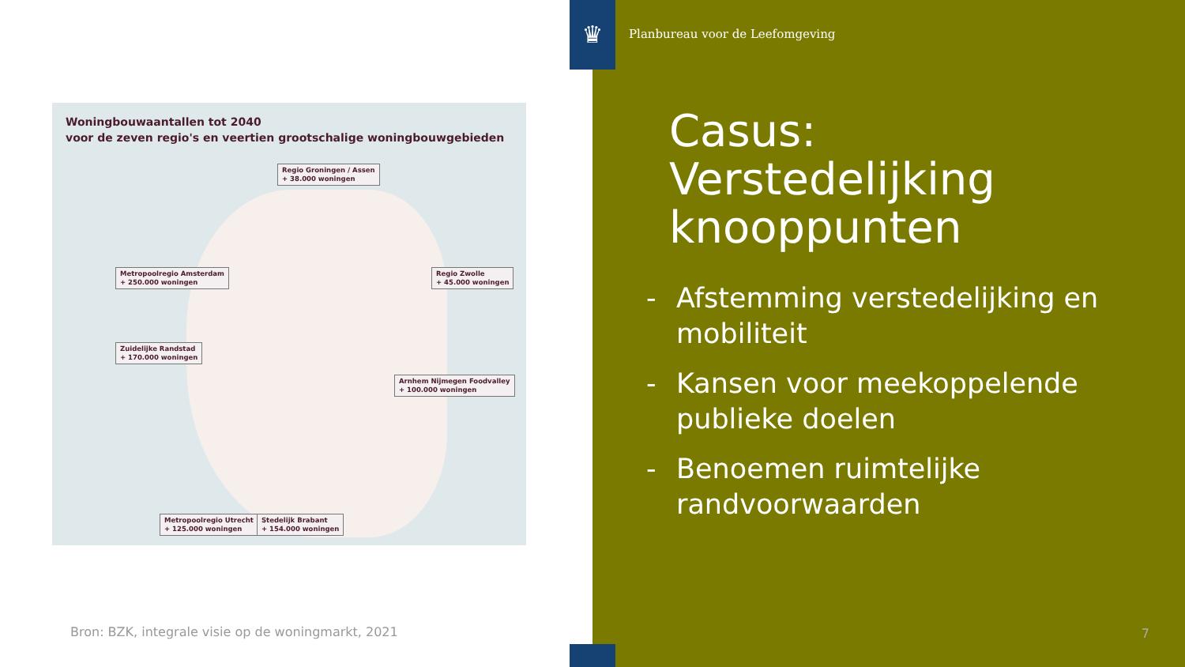Woningbouwaantallen tot 2040
voor de zeven regio's en veertien grootschalige woningbouwgebieden
Regio Groningen / Assen
+ 38.000 woningen
Metropoolregio Amsterdam
+ 250.000 woningen
Regio Zwolle
+ 45.000 woningen
Zuidelijke Randstad
+ 170.000 woningen
Arnhem Nijmegen Foodvalley
+ 100.000 woningen
Metropoolregio Utrecht
+ 125.000 woningen
Stedelijk Brabant
+ 154.000 woningen
Bron: BZK, integrale visie op de woningmarkt, 2021
Planbureau voor de Leefomgeving
Casus:
Verstedelijking
knooppunten
- Afstemming verstedelijking en mobiliteit
- Kansen voor meekoppelende publieke doelen
- Benoemen ruimtelijke randvoorwaarden
7
♛